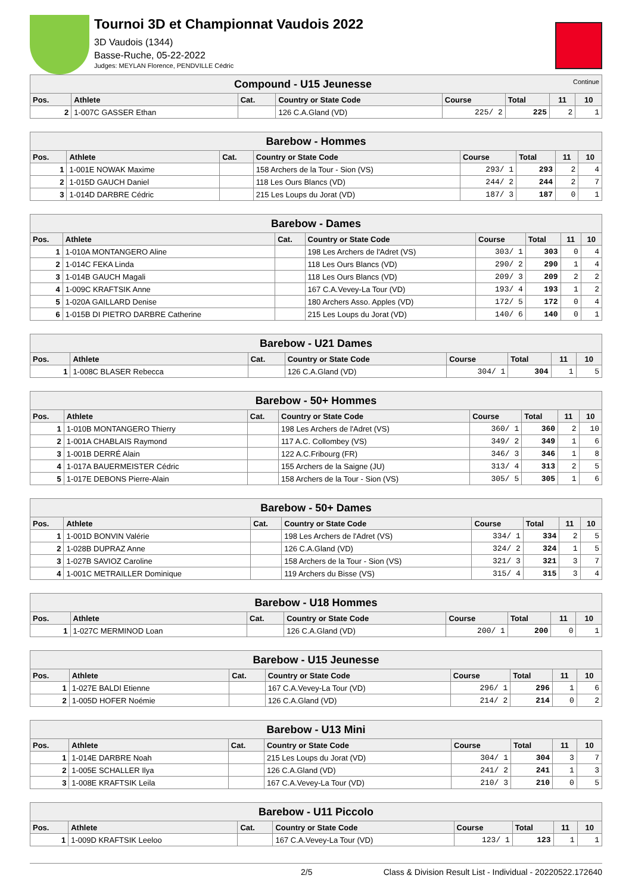Tournoi 3D et Championnat Vaudois 2022
3D Vaudois (1344)
Basse-Ruche, 05-22-2022
Judges: MEYLAN Florence, PENDVILLE Cédric
| Compound - U15 Jeunesse Continue | | | | | | | |
| Pos. | Athlete | Cat. | Country or State Code | Course | Total | 11 | 10 |
| 2 | 1-007C GASSER Ethan | | 126 C.A.Gland (VD) | 225/ 2 | 225 | 2 | 1 |
| Barebow - Hommes | | | | | | | |
| Pos. | Athlete | Cat. | Country or State Code | Course | Total | 11 | 10 |
| 1 | 1-001E NOWAK Maxime | | 158 Archers de la Tour - Sion (VS) | 293/ 1 | 293 | 2 | 4 |
| 2 | 1-015D GAUCH Daniel | | 118 Les Ours Blancs (VD) | 244/ 2 | 244 | 2 | 7 |
| 3 | 1-014D DARBRE Cédric | | 215 Les Loups du Jorat (VD) | 187/ 3 | 187 | 0 | 1 |
| Barebow - Dames | | | | | | | |
| Pos. | Athlete | Cat. | Country or State Code | Course | Total | 11 | 10 |
| 1 | 1-010A MONTANGERO Aline | | 198 Les Archers de l'Adret (VS) | 303/ 1 | 303 | 0 | 4 |
| 2 | 1-014C FEKA Linda | | 118 Les Ours Blancs (VD) | 290/ 2 | 290 | 1 | 4 |
| 3 | 1-014B GAUCH Magali | | 118 Les Ours Blancs (VD) | 209/ 3 | 209 | 2 | 2 |
| 4 | 1-009C KRAFTSIK Anne | | 167 C.A.Vevey-La Tour (VD) | 193/ 4 | 193 | 1 | 2 |
| 5 | 1-020A GAILLARD Denise | | 180 Archers Asso. Apples (VD) | 172/ 5 | 172 | 0 | 4 |
| 6 | 1-015B DI PIETRO DARBRE Catherine | | 215 Les Loups du Jorat (VD) | 140/ 6 | 140 | 0 | 1 |
| Barebow - U21 Dames | | | | | | | |
| Pos. | Athlete | Cat. | Country or State Code | Course | Total | 11 | 10 |
| 1 | 1-008C BLASER Rebecca | | 126 C.A.Gland (VD) | 304/ 1 | 304 | 1 | 5 |
| Barebow - 50+ Hommes | | | | | | | |
| Pos. | Athlete | Cat. | Country or State Code | Course | Total | 11 | 10 |
| 1 | 1-010B MONTANGERO Thierry | | 198 Les Archers de l'Adret (VS) | 360/ 1 | 360 | 2 | 10 |
| 2 | 1-001A CHABLAIS Raymond | | 117 A.C. Collombey (VS) | 349/ 2 | 349 | 1 | 6 |
| 3 | 1-001B DERRÉ Alain | | 122 A.C.Fribourg (FR) | 346/ 3 | 346 | 1 | 8 |
| 4 | 1-017A BAUERMEISTER Cédric | | 155 Archers de la Saigne (JU) | 313/ 4 | 313 | 2 | 5 |
| 5 | 1-017E DEBONS Pierre-Alain | | 158 Archers de la Tour - Sion (VS) | 305/ 5 | 305 | 1 | 6 |
| Barebow - 50+ Dames | | | | | | | |
| Pos. | Athlete | Cat. | Country or State Code | Course | Total | 11 | 10 |
| 1 | 1-001D BONVIN Valérie | | 198 Les Archers de l'Adret (VS) | 334/ 1 | 334 | 2 | 5 |
| 2 | 1-028B DUPRAZ Anne | | 126 C.A.Gland (VD) | 324/ 2 | 324 | 1 | 5 |
| 3 | 1-027B SAVIOZ Caroline | | 158 Archers de la Tour - Sion (VS) | 321/ 3 | 321 | 3 | 7 |
| 4 | 1-001C METRAILLER Dominique | | 119 Archers du Bisse (VS) | 315/ 4 | 315 | 3 | 4 |
| Barebow - U18 Hommes | | | | | | | |
| Pos. | Athlete | Cat. | Country or State Code | Course | Total | 11 | 10 |
| 1 | 1-027C MERMINOD Loan | | 126 C.A.Gland (VD) | 200/ 1 | 200 | 0 | 1 |
| Barebow - U15 Jeunesse | | | | | | | |
| Pos. | Athlete | Cat. | Country or State Code | Course | Total | 11 | 10 |
| 1 | 1-027E BALDI Etienne | | 167 C.A.Vevey-La Tour (VD) | 296/ 1 | 296 | 1 | 6 |
| 2 | 1-005D HOFER Noémie | | 126 C.A.Gland (VD) | 214/ 2 | 214 | 0 | 2 |
| Barebow - U13 Mini | | | | | | | |
| Pos. | Athlete | Cat. | Country or State Code | Course | Total | 11 | 10 |
| 1 | 1-014E DARBRE Noah | | 215 Les Loups du Jorat (VD) | 304/ 1 | 304 | 3 | 7 |
| 2 | 1-005E SCHALLER Ilya | | 126 C.A.Gland (VD) | 241/ 2 | 241 | 1 | 3 |
| 3 | 1-008E KRAFTSIK Leila | | 167 C.A.Vevey-La Tour (VD) | 210/ 3 | 210 | 0 | 5 |
| Barebow - U11 Piccolo | | | | | | | |
| Pos. | Athlete | Cat. | Country or State Code | Course | Total | 11 | 10 |
| 1 | 1-009D KRAFTSIK Leeloo | | 167 C.A.Vevey-La Tour (VD) | 123/ 1 | 123 | 1 | 1 |
2/5 Class & Division Result List - Individual - 20220522.172640